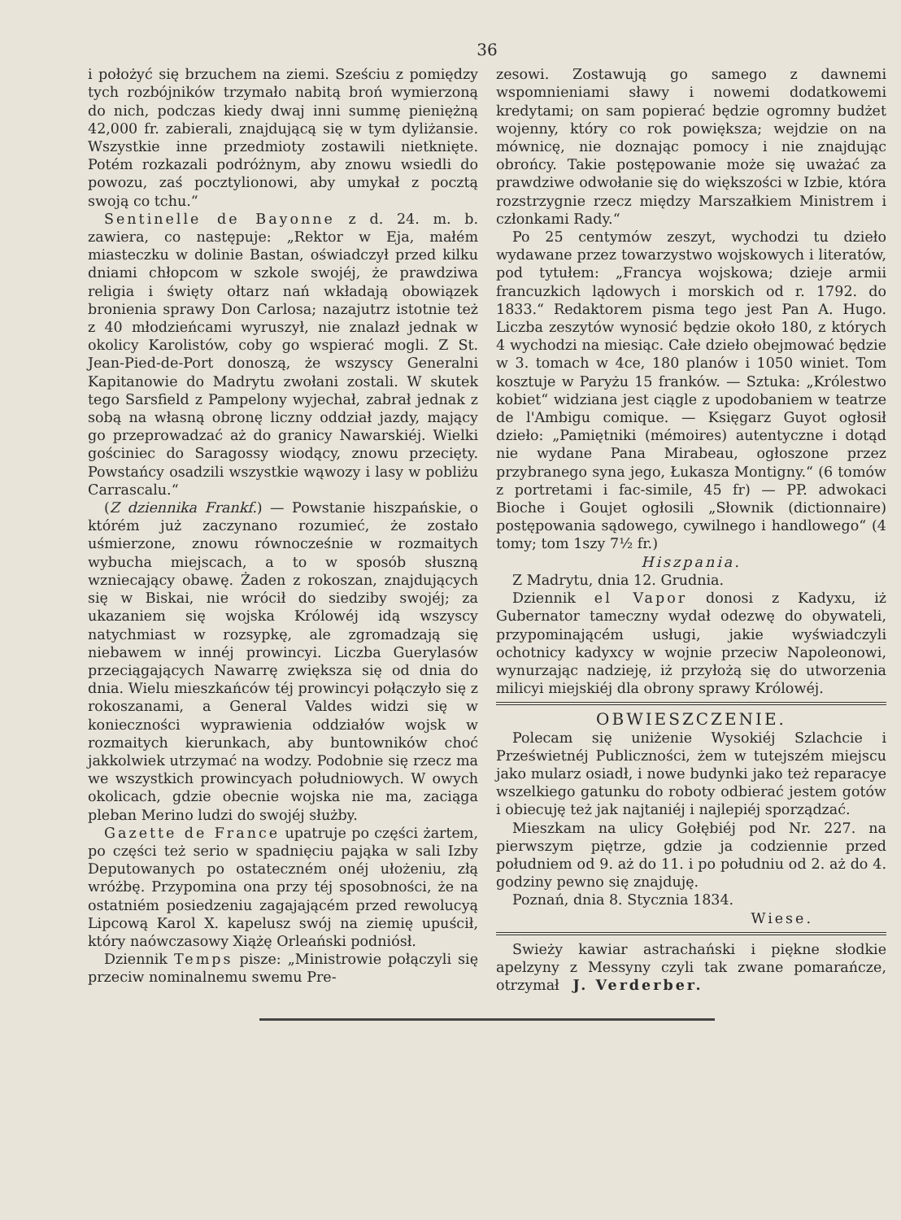36
i położyć się brzuchem na ziemi. Sześciu z pomiędzy tych rozbójników trzymało nabitą broń wymierzoną do nich, podczas kiedy dwaj inni summę pieniężną 42,000 fr. zabierali, znajdującą się w tym dyliżansie. Wszystkie inne przedmioty zostawili nietknięte. Potém rozkazali podróżnym, aby znowu wsiedli do powozu, zaś pocztylionowi, aby umykał z pocztą swoją co tchu.“
Sentinelle de Bayonne z d. 24. m. b. zawiera, co następuje: „Rektor w Eja, małém miasteczku w dolinie Bastan, oświadczył przed kilku dniami chłopcom w szkole swojéj, że prawdziwa religia i święty ołtarz nań wkładają obowiązek bronienia sprawy Don Carlosa; nazajutrz istotnie też z 40 młodzieńcami wyruszył, nie znalazł jednak w okolicy Karolistów, coby go wspierać mogli. Z St. Jean-Pied-de-Port donoszą, że wszyscy Generalni Kapitanowie do Madrytu zwołani zostali. W skutek tego Sarsfield z Pampelony wyjechał, zabrał jednak z sobą na własną obronę liczny oddział jazdy, mający go przeprowadzać aż do granicy Nawarskiéj. Wielki gościniec do Saragossy wiodący, znowu przecięty. Powstańcy osadzili wszystkie wąwozy i lasy w pobliżu Carrascalu.“
(Z dziennika Frankf.) — Powstanie hiszpańskie, o którém już zaczynano rozumieć, że zostało uśmierzone, znowu równocześnie w rozmaitych wybucha miejscach, a to w sposób słuszną wzniecający obawę. Żaden z rokoszan, znajdujących się w Biskai, nie wrócił do siedziby swojéj; za ukazaniem się wojska Królowéj idą wszyscy natychmiast w rozsypkę, ale zgromadzają się niebawem w innéj prowincyi. Liczba Guerylasów przeciągających Nawarrę zwiększa się od dnia do dnia. Wielu mieszkańców téj prowincyi połączyło się z rokoszanami, a General Valdes widzi się w konieczności wyprawienia oddziałów wojsk w rozmaitych kierunkach, aby buntowników choć jakkolwiek utrzymać na wodzy. Podobnie się rzecz ma we wszystkich prowincyach południowych. W owych okolicach, gdzie obecnie wojska nie ma, zaciąga pleban Merino ludzi do swojéj służby.
Gazette de France upatruje po części żartem, po części też serio w spadnięciu pająka w sali Izby Deputowanych po ostateczném onéj ułożeniu, złą wróżbę. Przypomina ona przy téj sposobności, że na ostatniém posiedzeniu zagajającém przed rewolucyą Lipcową Karol X. kapelusz swój na ziemię upuścił, który naówczasowy Xiążę Orleański podniósł.
Dziennik Temps pisze: „Ministrowie połączyli się przeciw nominalnemu swemu Pre-
zesowi. Zostawują go samego z dawnemi wspomnieniami sławy i nowemi dodatkowemi kredytami; on sam popierać będzie ogromny budżet wojenny, który co rok powiększa; wejdzie on na mównicę, nie doznając pomocy i nie znajdując obrońcy. Takie postępowanie może się uważać za prawdziwe odwołanie się do większości w Izbie, która rozstrzygnie rzecz między Marszałkiem Ministrem i członkami Rady.“
Po 25 centymów zeszyt, wychodzi tu dzieło wydawane przez towarzystwo wojskowych i literatów, pod tytułem: „Francya wojskowa; dzieje armii francuzkich lądowych i morskich od r. 1792. do 1833.“ Redaktorem pisma tego jest Pan A. Hugo. Liczba zeszytów wynosić będzie około 180, z których 4 wychodzi na miesiąc. Całe dzieło obejmować będzie w 3. tomach w 4ce, 180 planów i 1050 winiet. Tom kosztuje w Paryżu 15 franków. — Sztuka: „Królestwo kobiet“ widziana jest ciągle z upodobaniem w teatrze de l'Ambigu comique. — Księgarz Guyot ogłosił dzieło: „Pamiętniki (mémoires) autentyczne i dotąd nie wydane Pana Mirabeau, ogłoszone przez przybranego syna jego, Łukasza Montigny.“ (6 tomów z portretami i fac-simile, 45 fr) — PP. adwokaci Bioche i Goujet ogłosili „Słownik (dictionnaire) postępowania sądowego, cywilnego i handlowego“ (4 tomy; tom 1szy 7½ fr.)
Hiszpania.
Z Madrytu, dnia 12. Grudnia.
Dziennik el Vapor donosi z Kadyxu, iż Gubernator tameczny wydał odezwę do obywateli, przypominającém usługi, jakie wyświadczyli ochotnicy kadyxcy w wojnie przeciw Napoleonowi, wynurzając nadzieję, iż przyłożą się do utworzenia milicyi miejskiéj dla obrony sprawy Królowéj.
OBWIESZCZENIE.
Polecam się uniżenie Wysokiéj Szlachcie i Prześwietnéj Publiczności, żem w tutejszém miejscu jako mularz osiadł, i nowe budynki jako też reparacye wszelkiego gatunku do roboty odbierać jestem gotów i obiecuję też jak najtaniéj i najlepiéj sporządzać.
Mieszkam na ulicy Gołębiéj pod Nr. 227. na pierwszym piętrze, gdzie ja codziennie przed południem od 9. aż do 11. i po południu od 2. aż do 4. godziny pewno się znajduję.
Poznań, dnia 8. Stycznia 1834.
Wiese.
Swieży kawiar astrachański i piękne słodkie apelzyny z Messyny czyli tak zwane pomarańcze, otrzymał J. Verderber.